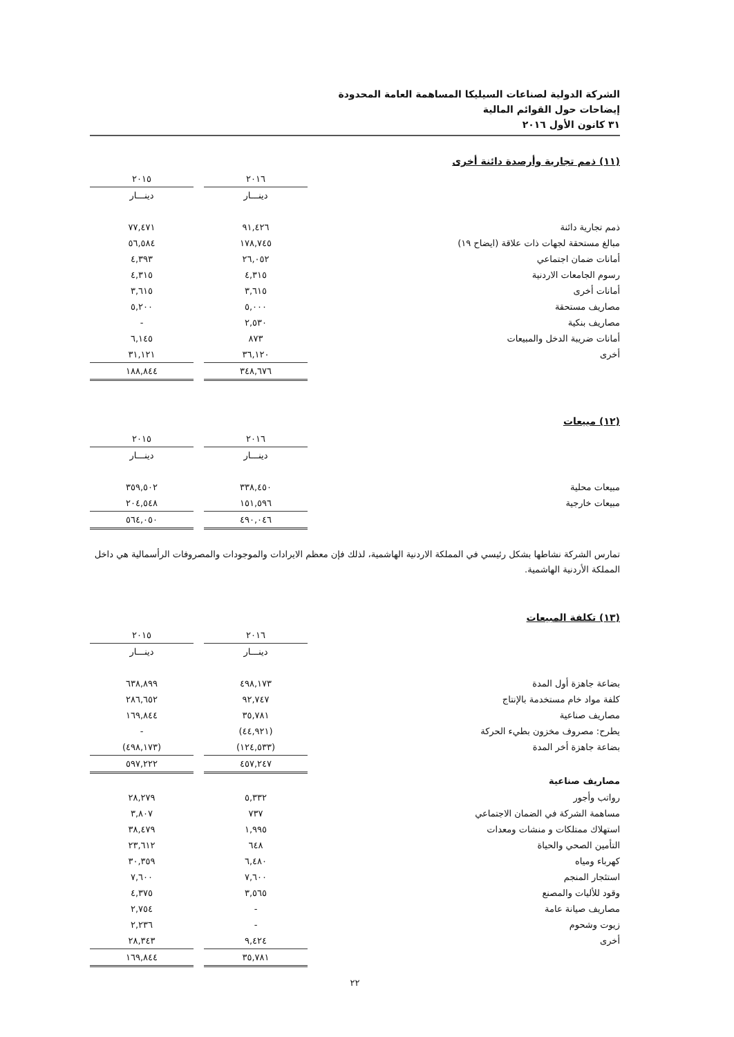الشركة الدولية لصناعات السيليكا المساهمة العامة المحدودة
إيضاحات حول القوائم المالية
٣١ كانون الأول ٢٠١٦
(١١) ذمم تجارية وأرصدة دائنة أخرى
| | ٢٠١٦ | | ٢٠١٥ |
| | دينـــار | | دينـــار |
| ذمم تجارية دائنة | ٩١,٤٢٦ | | ٧٧,٤٧١ |
| مبالغ مستحقة لجهات ذات علاقة (ايضاح ١٩) | ١٧٨,٧٤٥ | | ٥٦,٥٨٤ |
| أمانات ضمان اجتماعي | ٢٦,٠٥٢ | | ٤,٣٩٣ |
| رسوم الجامعات الاردنية | ٤,٣١٥ | | ٤,٣١٥ |
| أمانات أخرى | ٣,٦١٥ | | ٣,٦١٥ |
| مصاريف مستحقة | ٥,٠٠٠ | | ٥,٢٠٠ |
| مصاريف بنكية | ٢,٥٣٠ | | - |
| أمانات ضريبة الدخل والمبيعات | ٨٧٣ | | ٦,١٤٥ |
| أخرى | ٣٦,١٢٠ | | ٣١,١٢١ |
| | ٣٤٨,٦٧٦ | | ١٨٨,٨٤٤ |
(١٢) مبيعات
| | ٢٠١٦ | | ٢٠١٥ |
| | دينـــار | | دينـــار |
| مبيعات محلية | ٣٣٨,٤٥٠ | | ٣٥٩,٥٠٢ |
| مبيعات خارجية | ١٥١,٥٩٦ | | ٢٠٤,٥٤٨ |
| | ٤٩٠,٠٤٦ | | ٥٦٤,٠٥٠ |
تمارس الشركة نشاطها بشكل رئيسي في المملكة الاردنية الهاشمية، لذلك فإن معظم الايرادات والموجودات والمصروفات الرأسمالية هي داخل المملكة الأردنية الهاشمية.
(١٣) تكلفة المبيعات
| | ٢٠١٦ | | ٢٠١٥ |
| | دينـــار | | دينـــار |
| بضاعة جاهزة أول المدة | ٤٩٨,١٧٣ | | ٦٣٨,٨٩٩ |
| كلفة مواد خام مستخدمة بالإنتاج | ٩٢,٧٤٧ | | ٢٨٦,٦٥٢ |
| مصاريف صناعية | ٣٥,٧٨١ | | ١٦٩,٨٤٤ |
| يطرح: مصروف مخزون بطيء الحركة | (٤٤,٩٢١) | | - |
| بضاعة جاهزة أخر المدة | (١٢٤,٥٣٣) | | (٤٩٨,١٧٣) |
| | ٤٥٧,٢٤٧ | | ٥٩٧,٢٢٢ |
| مصاريف صناعية | | | |
| رواتب وأجور | ٥,٣٣٢ | | ٢٨,٢٧٩ |
| مساهمة الشركة في الضمان الاجتماعي | ٧٣٧ | | ٣,٨٠٧ |
| استهلاك ممتلكات و منشات ومعدات | ١,٩٩٥ | | ٣٨,٤٧٩ |
| التأمين الصحي والحياة | ٦٤٨ | | ٢٣,٦١٢ |
| كهرباء ومياه | ٦,٤٨٠ | | ٣٠,٣٥٩ |
| استئجار المنجم | ٧,٦٠٠ | | ٧,٦٠٠ |
| وقود للأليات والمصنع | ٣,٥٦٥ | | ٤,٣٧٥ |
| مصاريف صيانة عامة | - | | ٢,٧٥٤ |
| زيوت وشحوم | - | | ٢,٢٣٦ |
| أخرى | ٩,٤٢٤ | | ٢٨,٣٤٣ |
| | ٣٥,٧٨١ | | ١٦٩,٨٤٤ |
٢٢